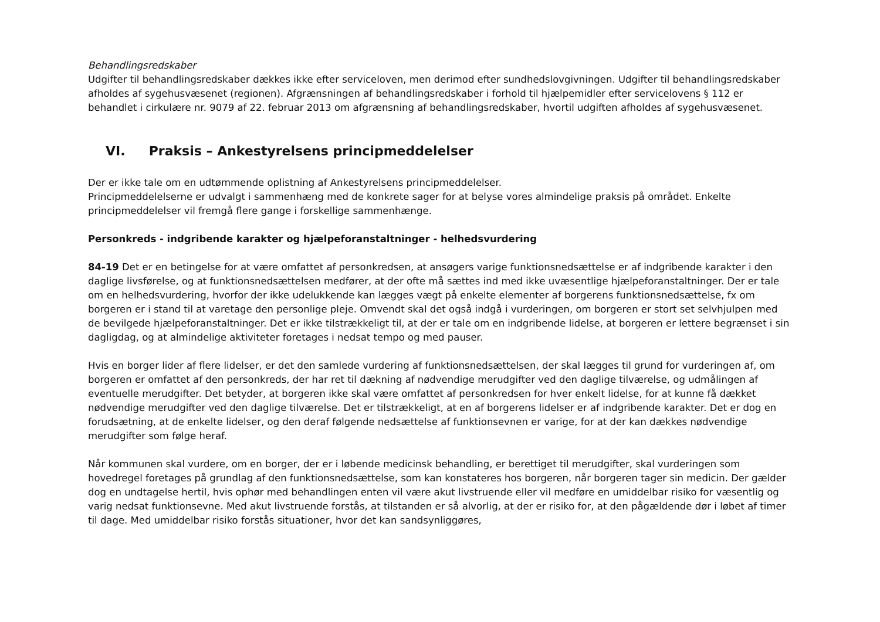Behandlingsredskaber
Udgifter til behandlingsredskaber dækkes ikke efter serviceloven, men derimod efter sundhedslovgivningen. Udgifter til behandlingsredskaber afholdes af sygehusvæsenet (regionen). Afgrænsningen af behandlingsredskaber i forhold til hjælpemidler efter servicelovens § 112 er behandlet i cirkulære nr. 9079 af 22. februar 2013 om afgrænsning af behandlingsredskaber, hvortil udgiften afholdes af sygehusvæsenet.
VI. Praksis – Ankestyrelsens principmeddelelser
Der er ikke tale om en udtømmende oplistning af Ankestyrelsens principmeddelelser.
Principmeddelelserne er udvalgt i sammenhæng med de konkrete sager for at belyse vores almindelige praksis på området. Enkelte principmeddelelser vil fremgå flere gange i forskellige sammenhænge.
Personkreds - indgribende karakter og hjælpeforanstaltninger - helhedsvurdering
84-19 Det er en betingelse for at være omfattet af personkredsen, at ansøgers varige funktionsnedsættelse er af indgribende karakter i den daglige livsførelse, og at funktionsnedsættelsen medfører, at der ofte må sættes ind med ikke uvæsentlige hjælpeforanstaltninger. Der er tale om en helhedsvurdering, hvorfor der ikke udelukkende kan lægges vægt på enkelte elementer af borgerens funktionsnedsættelse, fx om borgeren er i stand til at varetage den personlige pleje. Omvendt skal det også indgå i vurderingen, om borgeren er stort set selvhjulpen med de bevilgede hjælpeforanstaltninger. Det er ikke tilstrækkeligt til, at der er tale om en indgribende lidelse, at borgeren er lettere begrænset i sin dagligdag, og at almindelige aktiviteter foretages i nedsat tempo og med pauser.
Hvis en borger lider af flere lidelser, er det den samlede vurdering af funktionsnedsættelsen, der skal lægges til grund for vurderingen af, om borgeren er omfattet af den personkreds, der har ret til dækning af nødvendige merudgifter ved den daglige tilværelse, og udmålingen af eventuelle merudgifter. Det betyder, at borgeren ikke skal være omfattet af personkredsen for hver enkelt lidelse, for at kunne få dækket nødvendige merudgifter ved den daglige tilværelse. Det er tilstrækkeligt, at en af borgerens lidelser er af indgribende karakter. Det er dog en forudsætning, at de enkelte lidelser, og den deraf følgende nedsættelse af funktionsevnen er varige, for at der kan dækkes nødvendige merudgifter som følge heraf.
Når kommunen skal vurdere, om en borger, der er i løbende medicinsk behandling, er berettiget til merudgifter, skal vurderingen som hovedregel foretages på grundlag af den funktionsnedsættelse, som kan konstateres hos borgeren, når borgeren tager sin medicin. Der gælder dog en undtagelse hertil, hvis ophør med behandlingen enten vil være akut livstruende eller vil medføre en umiddelbar risiko for væsentlig og varig nedsat funktionsevne. Med akut livstruende forstås, at tilstanden er så alvorlig, at der er risiko for, at den pågældende dør i løbet af timer til dage. Med umiddelbar risiko forstås situationer, hvor det kan sandsynliggøres,